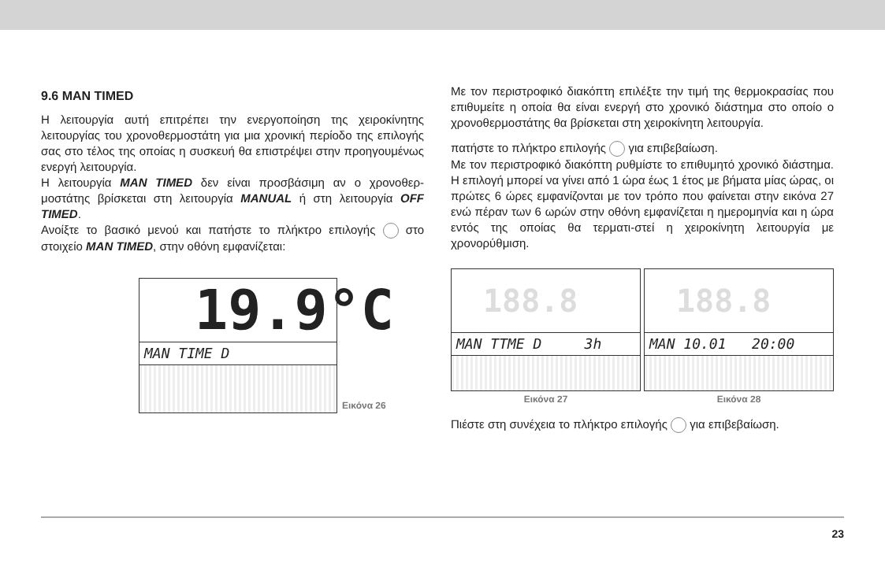9.6 MAN TIMED
Η λειτουργία αυτή επιτρέπει την ενεργοποίηση της χειροκίνητης λειτουργίας του χρονοθερμοστάτη για μια χρονική περίοδο της επιλογής σας στο τέλος της οποίας η συσκευή θα επιστρέψει στην προηγουμένως ενεργή λειτουργία.
Η λειτουργία MAN TIMED δεν είναι προσβάσιμη αν ο χρονοθερ-μοστάτης βρίσκεται στη λειτουργία MANUAL ή στη λειτουργία OFF TIMED.
Ανοίξτε το βασικό μενού και πατήστε το πλήκτρο επιλογής στο στοιχείο MAN TIMED, στην οθόνη εμφανίζεται:
19.9°C
MAN TIME D
Εικόνα 26
Με τον περιστροφικό διακόπτη επιλέξτε την τιμή της θερμοκρασίας που επιθυμείτε η οποία θα είναι ενεργή στο χρονικό διάστημα στο οποίο ο χρονοθερμοστάτης θα βρίσκεται στη χειροκίνητη λειτουργία.
πατήστε το πλήκτρο επιλογής για επιβεβαίωση.
Με τον περιστροφικό διακόπτη ρυθμίστε το επιθυμητό χρονικό διάστημα. Η επιλογή μπορεί να γίνει από 1 ώρα έως 1 έτος με βήματα μίας ώρας, οι πρώτες 6 ώρες εμφανίζονται με τον τρόπο που φαίνεται στην εικόνα 27 ενώ πέραν των 6 ωρών στην οθόνη εμφανίζεται η ημερομηνία και η ώρα εντός της οποίας θα τερματι-στεί η χειροκίνητη λειτουργία με χρονορύθμιση.
188.8
MAN TTME D 3h
Εικόνα 27
188.8
MAN 10.01 20:00
Εικόνα 28
Πιέστε στη συνέχεια το πλήκτρο επιλογής για επιβεβαίωση.
23